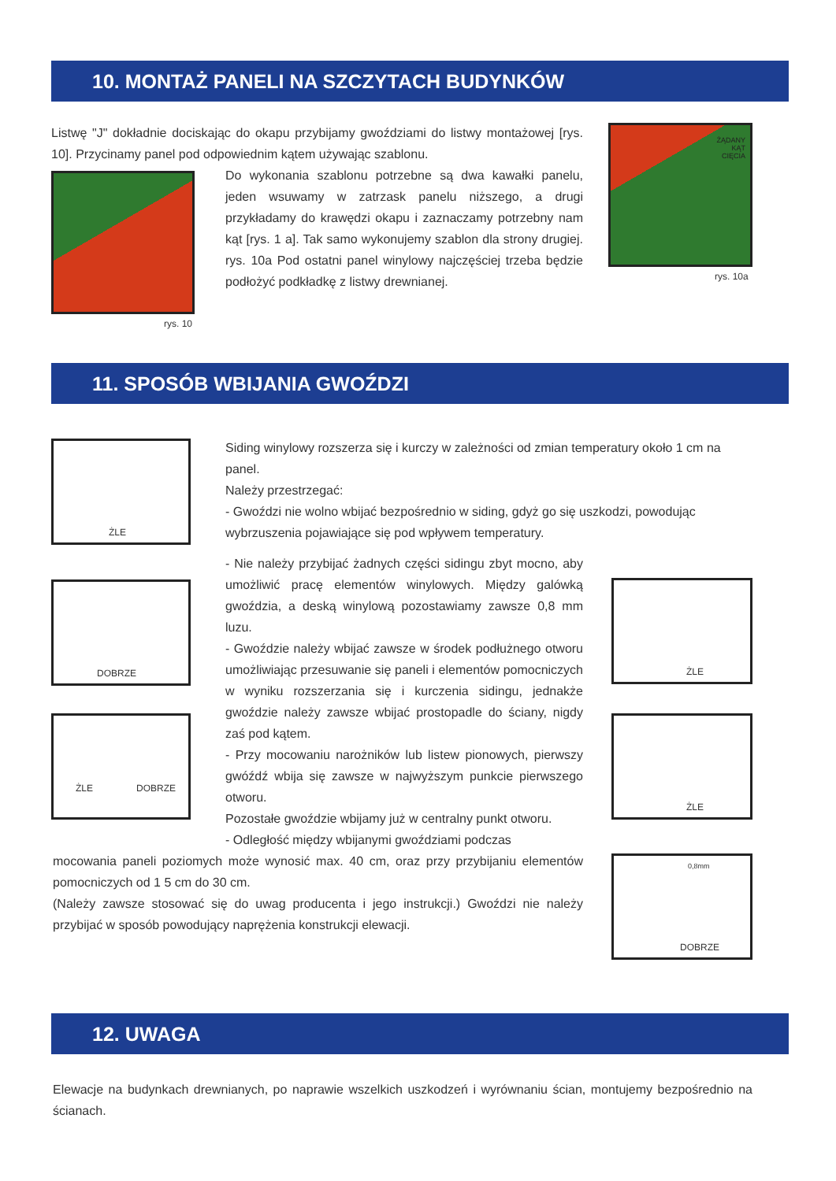10. MONTAŻ PANELI NA SZCZYTACH BUDYNKÓW
Listwę "J" dokładnie dociskając do okapu przybijamy gwoździami do listwy montażowej [rys. 10]. Przycinamy panel pod odpowiednim kątem używając szablonu.
Do wykonania szablonu potrzebne są dwa kawałki panelu, jeden wsuwamy w zatrzask panelu niższego, a drugi przykładamy do krawędzi okapu i zaznaczamy potrzebny nam kąt [rys. 1 a]. Tak samo wykonujemy szablon dla strony drugiej. rys. 10a Pod ostatni panel winylowy najczęściej trzeba będzie podłożyć podkładkę z listwy drewnianej.
rys. 10
ŻĄDANY
KĄT
CIĘCIA
rys. 10a
11. SPOSÓB WBIJANIA GWOŹDZI
Siding winylowy rozszerza się i kurczy w zależności od zmian temperatury około 1 cm na panel.
Należy przestrzegać:
- Gwoździ nie wolno wbijać bezpośrednio w siding, gdyż go się uszkodzi, powodując wybrzuszenia pojawiające się pod wpływem temperatury.
- Nie należy przybijać żadnych części sidingu zbyt mocno, aby umożliwić pracę elementów winylowych. Między galówką gwoździa, a deską winylową pozostawiamy zawsze 0,8 mm luzu.
- Gwoździe należy wbijać zawsze w środek podłużnego otworu umożliwiając przesuwanie się paneli i elementów pomocniczych w wyniku rozszerzania się i kurczenia sidingu, jednakże gwoździe należy zawsze wbijać prostopadle do ściany, nigdy zaś pod kątem.
- Przy mocowaniu narożników lub listew pionowych, pierwszy gwóźdź wbija się zawsze w najwyższym punkcie pierwszego otworu.
Pozostałe gwoździe wbijamy już w centralny punkt otworu.
- Odległość między wbijanymi gwoździami podczas
mocowania paneli poziomych może wynosić max. 40 cm, oraz przy przybijaniu elementów pomocniczych od 1 5 cm do 30 cm.
(Należy zawsze stosować się do uwag producenta i jego instrukcji.) Gwoździ nie należy przybijać w sposób powodujący naprężenia konstrukcji elewacji.
ŻLE
DOBRZE
ŻLE DOBRZE
ŻLE
ŻLE
0,8mm
DOBRZE
12. UWAGA
Elewacje na budynkach drewnianych, po naprawie wszelkich uszkodzeń i wyrównaniu ścian, montujemy bezpośrednio na ścianach.